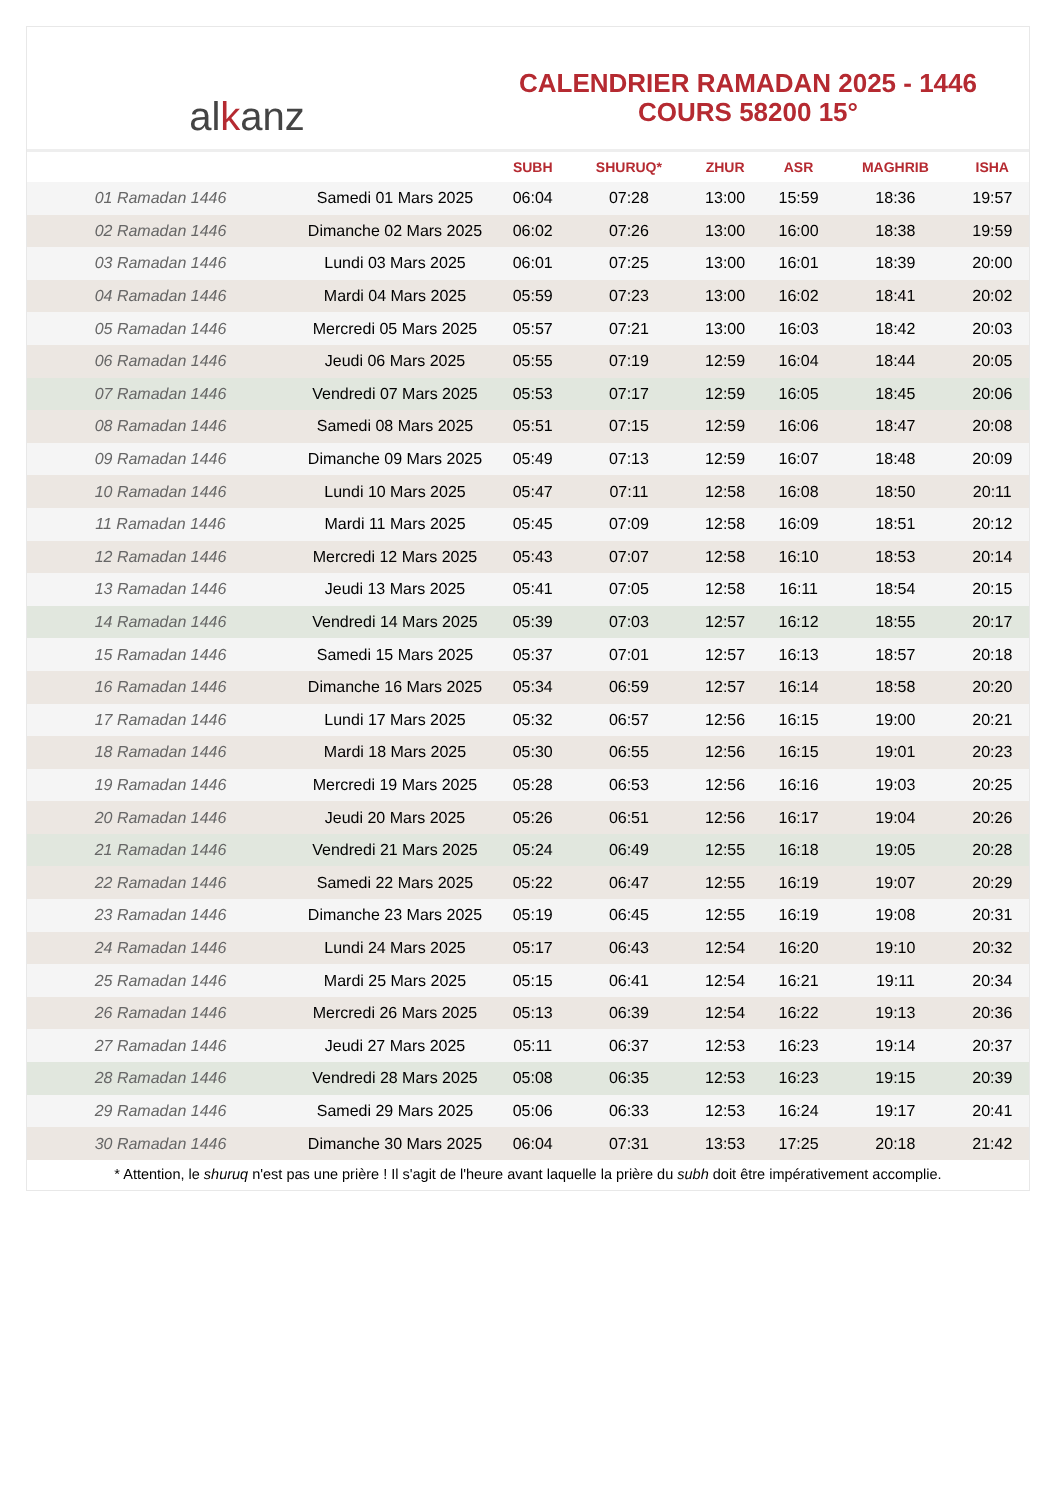al k anz
CALENDRIER RAMADAN 2025 - 1446
COURS 58200 15°
| | | SUBH | SHURUQ* | ZHUR | ASR | MAGHRIB | ISHA |
| --- | --- | --- | --- | --- | --- | --- | --- |
| 01 Ramadan 1446 | Samedi 01 Mars 2025 | 06:04 | 07:28 | 13:00 | 15:59 | 18:36 | 19:57 |
| 02 Ramadan 1446 | Dimanche 02 Mars 2025 | 06:02 | 07:26 | 13:00 | 16:00 | 18:38 | 19:59 |
| 03 Ramadan 1446 | Lundi 03 Mars 2025 | 06:01 | 07:25 | 13:00 | 16:01 | 18:39 | 20:00 |
| 04 Ramadan 1446 | Mardi 04 Mars 2025 | 05:59 | 07:23 | 13:00 | 16:02 | 18:41 | 20:02 |
| 05 Ramadan 1446 | Mercredi 05 Mars 2025 | 05:57 | 07:21 | 13:00 | 16:03 | 18:42 | 20:03 |
| 06 Ramadan 1446 | Jeudi 06 Mars 2025 | 05:55 | 07:19 | 12:59 | 16:04 | 18:44 | 20:05 |
| 07 Ramadan 1446 | Vendredi 07 Mars 2025 | 05:53 | 07:17 | 12:59 | 16:05 | 18:45 | 20:06 |
| 08 Ramadan 1446 | Samedi 08 Mars 2025 | 05:51 | 07:15 | 12:59 | 16:06 | 18:47 | 20:08 |
| 09 Ramadan 1446 | Dimanche 09 Mars 2025 | 05:49 | 07:13 | 12:59 | 16:07 | 18:48 | 20:09 |
| 10 Ramadan 1446 | Lundi 10 Mars 2025 | 05:47 | 07:11 | 12:58 | 16:08 | 18:50 | 20:11 |
| 11 Ramadan 1446 | Mardi 11 Mars 2025 | 05:45 | 07:09 | 12:58 | 16:09 | 18:51 | 20:12 |
| 12 Ramadan 1446 | Mercredi 12 Mars 2025 | 05:43 | 07:07 | 12:58 | 16:10 | 18:53 | 20:14 |
| 13 Ramadan 1446 | Jeudi 13 Mars 2025 | 05:41 | 07:05 | 12:58 | 16:11 | 18:54 | 20:15 |
| 14 Ramadan 1446 | Vendredi 14 Mars 2025 | 05:39 | 07:03 | 12:57 | 16:12 | 18:55 | 20:17 |
| 15 Ramadan 1446 | Samedi 15 Mars 2025 | 05:37 | 07:01 | 12:57 | 16:13 | 18:57 | 20:18 |
| 16 Ramadan 1446 | Dimanche 16 Mars 2025 | 05:34 | 06:59 | 12:57 | 16:14 | 18:58 | 20:20 |
| 17 Ramadan 1446 | Lundi 17 Mars 2025 | 05:32 | 06:57 | 12:56 | 16:15 | 19:00 | 20:21 |
| 18 Ramadan 1446 | Mardi 18 Mars 2025 | 05:30 | 06:55 | 12:56 | 16:15 | 19:01 | 20:23 |
| 19 Ramadan 1446 | Mercredi 19 Mars 2025 | 05:28 | 06:53 | 12:56 | 16:16 | 19:03 | 20:25 |
| 20 Ramadan 1446 | Jeudi 20 Mars 2025 | 05:26 | 06:51 | 12:56 | 16:17 | 19:04 | 20:26 |
| 21 Ramadan 1446 | Vendredi 21 Mars 2025 | 05:24 | 06:49 | 12:55 | 16:18 | 19:05 | 20:28 |
| 22 Ramadan 1446 | Samedi 22 Mars 2025 | 05:22 | 06:47 | 12:55 | 16:19 | 19:07 | 20:29 |
| 23 Ramadan 1446 | Dimanche 23 Mars 2025 | 05:19 | 06:45 | 12:55 | 16:19 | 19:08 | 20:31 |
| 24 Ramadan 1446 | Lundi 24 Mars 2025 | 05:17 | 06:43 | 12:54 | 16:20 | 19:10 | 20:32 |
| 25 Ramadan 1446 | Mardi 25 Mars 2025 | 05:15 | 06:41 | 12:54 | 16:21 | 19:11 | 20:34 |
| 26 Ramadan 1446 | Mercredi 26 Mars 2025 | 05:13 | 06:39 | 12:54 | 16:22 | 19:13 | 20:36 |
| 27 Ramadan 1446 | Jeudi 27 Mars 2025 | 05:11 | 06:37 | 12:53 | 16:23 | 19:14 | 20:37 |
| 28 Ramadan 1446 | Vendredi 28 Mars 2025 | 05:08 | 06:35 | 12:53 | 16:23 | 19:15 | 20:39 |
| 29 Ramadan 1446 | Samedi 29 Mars 2025 | 05:06 | 06:33 | 12:53 | 16:24 | 19:17 | 20:41 |
| 30 Ramadan 1446 | Dimanche 30 Mars 2025 | 06:04 | 07:31 | 13:53 | 17:25 | 20:18 | 21:42 |
* Attention, le shuruq n'est pas une prière ! Il s'agit de l'heure avant laquelle la prière du subh doit être impérativement accomplie.